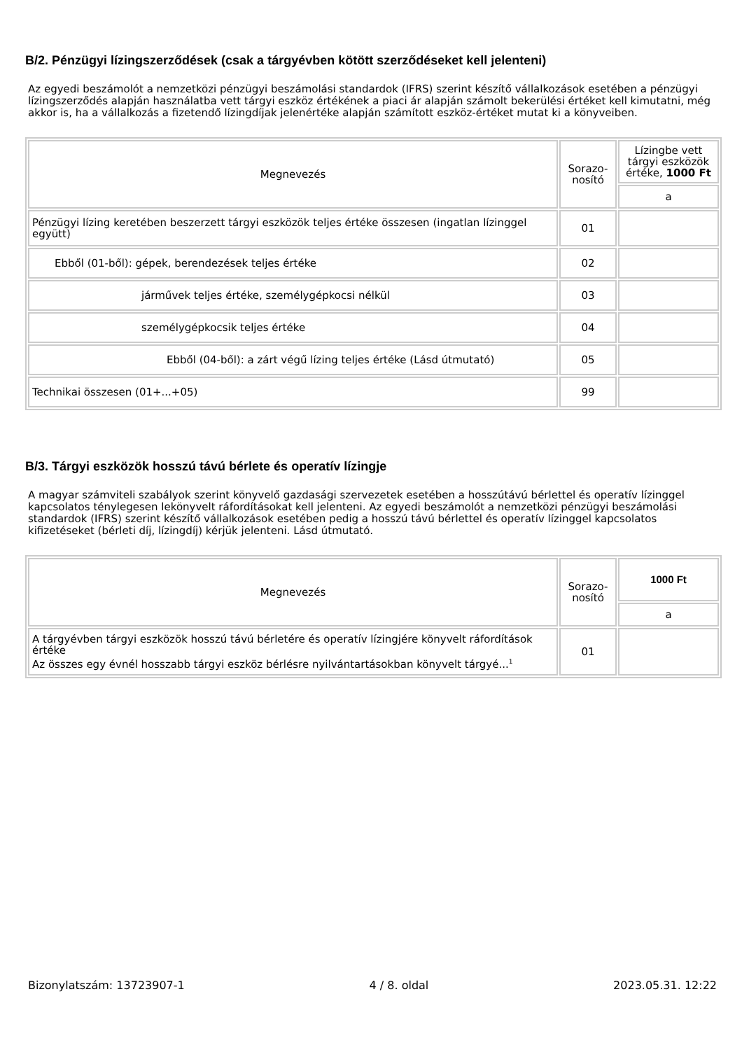B/2. Pénzügyi lízingszerződések (csak a tárgyévben kötött szerződéseket kell jelenteni)
Az egyedi beszámolót a nemzetközi pénzügyi beszámolási standardok (IFRS) szerint készítő vállalkozások esetében a pénzügyi lízingszerződés alapján használatba vett tárgyi eszköz értékének a piaci ár alapján számolt bekerülési értéket kell kimutatni, még akkor is, ha a vállalkozás a fizetendő lízingdíjak jelenértéke alapján számított eszköz-értéket mutat ki a könyveiben.
| Megnevezés | Sorazo- nosító | Lízingbe vett tárgyi eszközök értéke, 1000 Ft |
| | | a |
| Pénzügyi lízing keretében beszerzett tárgyi eszközök teljes értéke összesen (ingatlan lízinggel együtt) | 01 | |
| Ebből (01-ből): gépek, berendezések teljes értéke | 02 | |
| járművek teljes értéke, személygépkocsi nélkül | 03 | |
| személygépkocsik teljes értéke | 04 | |
| Ebből (04-ből): a zárt végű lízing teljes értéke (Lásd útmutató) | 05 | |
| Technikai összesen (01+...+05) | 99 | |
B/3. Tárgyi eszközök hosszú távú bérlete és operatív lízingje
A magyar számviteli szabályok szerint könyvelő gazdasági szervezetek esetében a hosszútávú bérlettel és operatív lízinggel kapcsolatos ténylegesen lekönyvelt ráfordításokat kell jelenteni. Az egyedi beszámolót a nemzetközi pénzügyi beszámolási standardok (IFRS) szerint készítő vállalkozások esetében pedig a hosszú távú bérlettel és operatív lízinggel kapcsolatos kifizetéseket (bérleti díj, lízingdíj) kérjük jelenteni. Lásd útmutató.
| Megnevezés | Sorazo- nosító | 1000 Ft |
| | | a |
| A tárgyévben tárgyi eszközök hosszú távú bérletére és operatív lízingjére könyvelt ráfordítások értéke Az összes egy évnél hosszabb tárgyi eszköz bérlésre nyilvántartásokban könyvelt tárgyé...<sup>1</sup> | 01 | |
Bizonylatszám: 13723907-1 4 / 8. oldal 2023.05.31. 12:22